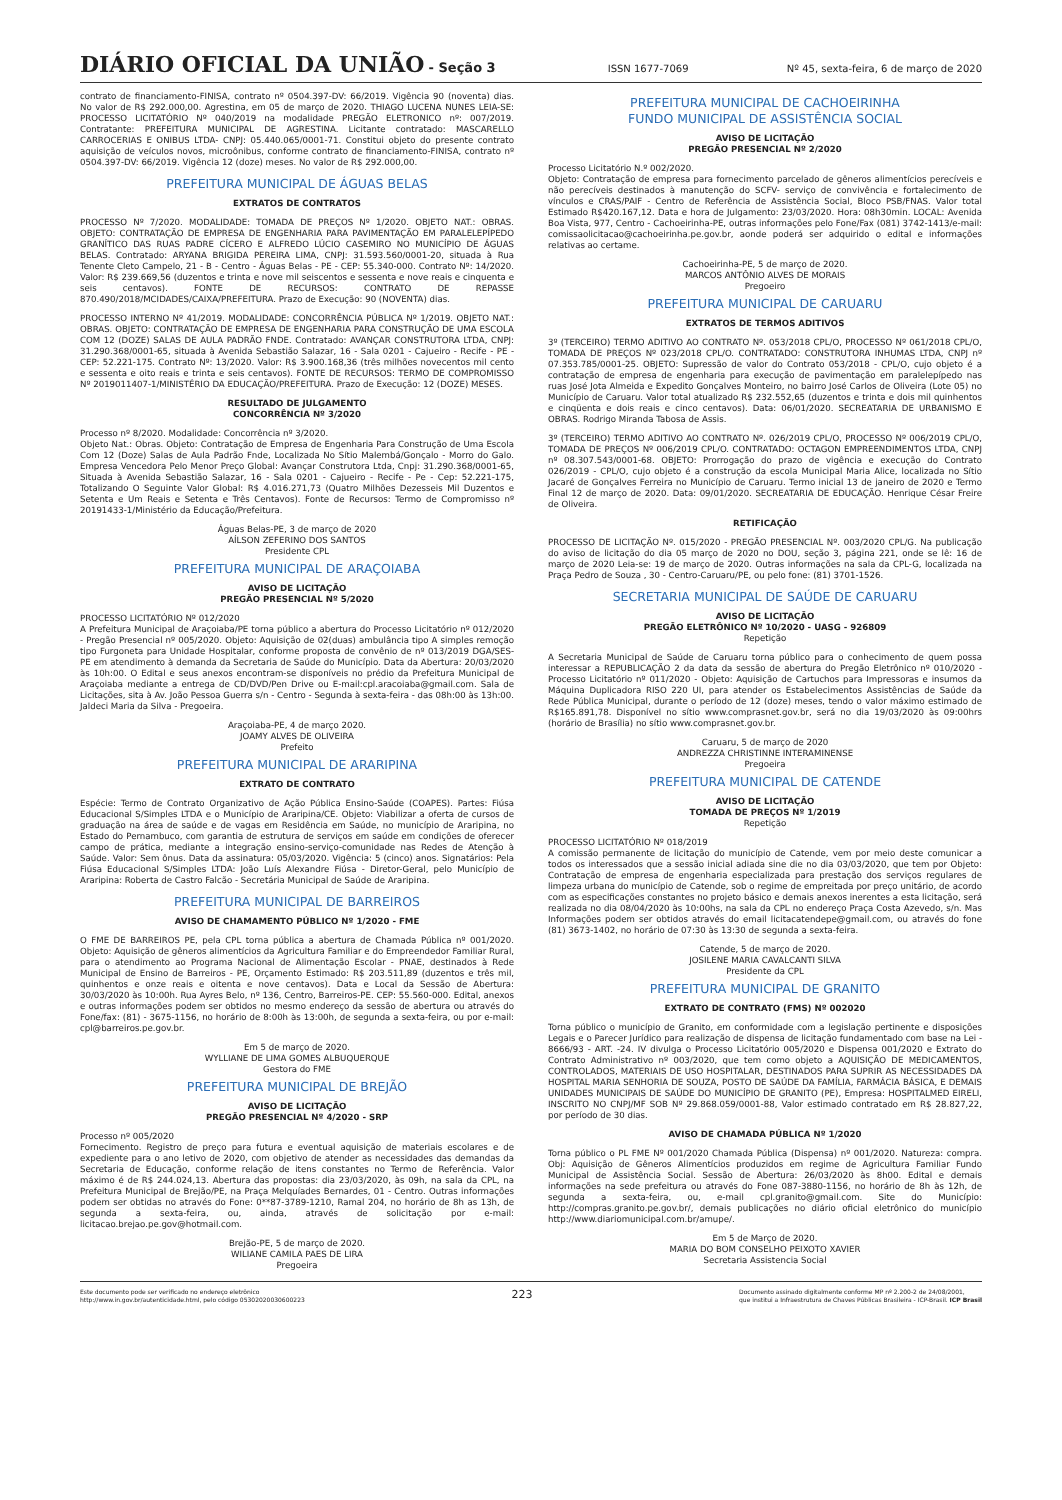DIÁRIO OFICIAL DA UNIÃO - Seção 3 ISSN 1677-7069 Nº 45, sexta-feira, 6 de março de 2020
contrato de financiamento-FINISA, contrato nº 0504.397-DV: 66/2019. Vigência 90 (noventa) dias. No valor de R$ 292.000,00. Agrestina, em 05 de março de 2020. THIAGO LUCENA NUNES LEIA-SE: PROCESSO LICITATÓRIO Nº 040/2019 na modalidade PREGÃO ELETRONICO nº: 007/2019. Contratante: PREFEITURA MUNICIPAL DE AGRESTINA. Licitante contratado: MASCARELLO CARROCERIAS E ONIBUS LTDA- CNPJ: 05.440.065/0001-71. Constitui objeto do presente contrato aquisição de veículos novos, microônibus, conforme contrato de financiamento-FINISA, contrato nº 0504.397-DV: 66/2019. Vigência 12 (doze) meses. No valor de R$ 292.000,00.
PREFEITURA MUNICIPAL DE ÁGUAS BELAS
EXTRATOS DE CONTRATOS
PROCESSO Nº 7/2020. MODALIDADE: TOMADA DE PREÇOS Nº 1/2020. OBJETO NAT.: OBRAS. OBJETO: CONTRATAÇÃO DE EMPRESA DE ENGENHARIA PARA PAVIMENTAÇÃO EM PARALELEPÍPEDO GRANÍTICO DAS RUAS PADRE CÍCERO E ALFREDO LÚCIO CASEMIRO NO MUNICÍPIO DE ÁGUAS BELAS. Contratado: ARYANA BRIGIDA PEREIRA LIMA, CNPJ: 31.593.560/0001-20, situada à Rua Tenente Cleto Campelo, 21 - B - Centro - Águas Belas - PE - CEP: 55.340-000. Contrato Nº: 14/2020. Valor: R$ 239.669,56 (duzentos e trinta e nove mil seiscentos e sessenta e nove reais e cinquenta e seis centavos). FONTE DE RECURSOS: CONTRATO DE REPASSE 870.490/2018/MCIDADES/CAIXA/PREFEITURA. Prazo de Execução: 90 (NOVENTA) dias.
PROCESSO INTERNO Nº 41/2019. MODALIDADE: CONCORRÊNCIA PÚBLICA Nº 1/2019. OBJETO NAT.: OBRAS. OBJETO: CONTRATAÇÃO DE EMPRESA DE ENGENHARIA PARA CONSTRUÇÃO DE UMA ESCOLA COM 12 (DOZE) SALAS DE AULA PADRÃO FNDE. Contratado: AVANÇAR CONSTRUTORA LTDA, CNPJ: 31.290.368/0001-65, situada à Avenida Sebastião Salazar, 16 - Sala 0201 - Cajueiro - Recife - PE - CEP: 52.221-175. Contrato Nº: 13/2020. Valor: R$ 3.900.168,36 (três milhões novecentos mil cento e sessenta e oito reais e trinta e seis centavos). FONTE DE RECURSOS: TERMO DE COMPROMISSO Nº 2019011407-1/MINISTÉRIO DA EDUCAÇÃO/PREFEITURA. Prazo de Execução: 12 (DOZE) MESES.
RESULTADO DE JULGAMENTO
CONCORRÊNCIA Nº 3/2020
Processo nº 8/2020. Modalidade: Concorrência nº 3/2020.
Objeto Nat.: Obras. Objeto: Contratação de Empresa de Engenharia Para Construção de Uma Escola Com 12 (Doze) Salas de Aula Padrão Fnde, Localizada No Sítio Malembá/Gonçalo - Morro do Galo. Empresa Vencedora Pelo Menor Preço Global: Avançar Construtora Ltda, Cnpj: 31.290.368/0001-65, Situada à Avenida Sebastião Salazar, 16 - Sala 0201 - Cajueiro - Recife - Pe - Cep: 52.221-175, Totalizando O Seguinte Valor Global: R$ 4.016.271,73 (Quatro Milhões Dezesseis Mil Duzentos e Setenta e Um Reais e Setenta e Três Centavos). Fonte de Recursos: Termo de Compromisso nº 20191433-1/Ministério da Educação/Prefeitura.
Águas Belas-PE, 3 de março de 2020
AÍLSON ZEFERINO DOS SANTOS
Presidente CPL
PREFEITURA MUNICIPAL DE ARAÇOIABA
AVISO DE LICITAÇÃO
PREGÃO PRESENCIAL Nº 5/2020
PROCESSO LICITATÓRIO Nº 012/2020
A Prefeitura Municipal de Araçoiaba/PE torna público a abertura do Processo Licitatório nº 012/2020 - Pregão Presencial nº 005/2020. Objeto: Aquisição de 02(duas) ambulância tipo A simples remoção tipo Furgoneta para Unidade Hospitalar, conforme proposta de convênio de nº 013/2019 DGA/SES-PE em atendimento à demanda da Secretaria de Saúde do Município. Data da Abertura: 20/03/2020 às 10h:00. O Edital e seus anexos encontram-se disponíveis no prédio da Prefeitura Municipal de Araçoiaba mediante a entrega de CD/DVD/Pen Drive ou E-mail:cpl.aracoiaba@gmail.com. Sala de Licitações, sita à Av. João Pessoa Guerra s/n - Centro - Segunda à sexta-feira - das 08h:00 às 13h:00. Jaldeci Maria da Silva - Pregoeira.
Araçoiaba-PE, 4 de março 2020.
JOAMY ALVES DE OLIVEIRA
Prefeito
PREFEITURA MUNICIPAL DE ARARIPINA
EXTRATO DE CONTRATO
Espécie: Termo de Contrato Organizativo de Ação Pública Ensino-Saúde (COAPES). Partes: Fiúsa Educacional S/Simples LTDA e o Município de Araripina/CE. Objeto: Viabilizar a oferta de cursos de graduação na área de saúde e de vagas em Residência em Saúde, no município de Araripina, no Estado do Pernambuco, com garantia de estrutura de serviços em saúde em condições de oferecer campo de prática, mediante a integração ensino-serviço-comunidade nas Redes de Atenção à Saúde. Valor: Sem ônus. Data da assinatura: 05/03/2020. Vigência: 5 (cinco) anos. Signatários: Pela Fiúsa Educacional S/Simples LTDA: João Luís Alexandre Fiúsa - Diretor-Geral, pelo Município de Araripina: Roberta de Castro Falcão - Secretária Municipal de Saúde de Araripina.
PREFEITURA MUNICIPAL DE BARREIROS
AVISO DE CHAMAMENTO PÚBLICO Nº 1/2020 - FME
O FME DE BARREIROS PE, pela CPL torna pública a abertura de Chamada Pública nº 001/2020. Objeto: Aquisição de gêneros alimentícios da Agricultura Familiar e do Empreendedor Familiar Rural, para o atendimento ao Programa Nacional de Alimentação Escolar - PNAE, destinados à Rede Municipal de Ensino de Barreiros - PE, Orçamento Estimado: R$ 203.511,89 (duzentos e três mil, quinhentos e onze reais e oitenta e nove centavos). Data e Local da Sessão de Abertura: 30/03/2020 às 10:00h. Rua Ayres Belo, nº 136, Centro, Barreiros-PE. CEP: 55.560-000. Edital, anexos e outras informações podem ser obtidos no mesmo endereço da sessão de abertura ou através do Fone/fax: (81) - 3675-1156, no horário de 8:00h às 13:00h, de segunda a sexta-feira, ou por e-mail: cpl@barreiros.pe.gov.br.
Em 5 de março de 2020.
WYLLIANE DE LIMA GOMES ALBUQUERQUE
Gestora do FME
PREFEITURA MUNICIPAL DE BREJÃO
AVISO DE LICITAÇÃO
PREGÃO PRESENCIAL Nº 4/2020 - SRP
Processo nº 005/2020
Fornecimento. Registro de preço para futura e eventual aquisição de materiais escolares e de expediente para o ano letivo de 2020, com objetivo de atender as necessidades das demandas da Secretaria de Educação, conforme relação de itens constantes no Termo de Referência. Valor máximo é de R$ 244.024,13. Abertura das propostas: dia 23/03/2020, às 09h, na sala da CPL, na Prefeitura Municipal de Brejão/PE, na Praça Melquíades Bernardes, 01 - Centro. Outras informações podem ser obtidas no através do Fone: 0**87-3789-1210, Ramal 204, no horário de 8h as 13h, de segunda a sexta-feira, ou, ainda, através de solicitação por e-mail: licitacao.brejao.pe.gov@hotmail.com.
Brejão-PE, 5 de março de 2020.
WILIANE CAMILA PAES DE LIRA
Pregoeira
PREFEITURA MUNICIPAL DE CACHOEIRINHA
FUNDO MUNICIPAL DE ASSISTÊNCIA SOCIAL
AVISO DE LICITAÇÃO
PREGÃO PRESENCIAL Nº 2/2020
Processo Licitatório N.º 002/2020.
Objeto: Contratação de empresa para fornecimento parcelado de gêneros alimentícios perecíveis e não perecíveis destinados à manutenção do SCFV- serviço de convivência e fortalecimento de vínculos e CRAS/PAIF - Centro de Referência de Assistência Social, Bloco PSB/FNAS. Valor total Estimado R$420.167,12. Data e hora de Julgamento: 23/03/2020. Hora: 08h30min. LOCAL: Avenida Boa Vista, 977, Centro - Cachoeirinha-PE, outras informações pelo Fone/Fax (081) 3742-1413/e-mail: comissaolicitacao@cachoeirinha.pe.gov.br, aonde poderá ser adquirido o edital e informações relativas ao certame.
Cachoeirinha-PE, 5 de março de 2020.
MARCOS ANTÔNIO ALVES DE MORAIS
Pregoeiro
PREFEITURA MUNICIPAL DE CARUARU
EXTRATOS DE TERMOS ADITIVOS
3º (TERCEIRO) TERMO ADITIVO AO CONTRATO Nº. 053/2018 CPL/O, PROCESSO Nº 061/2018 CPL/O, TOMADA DE PREÇOS Nº 023/2018 CPL/O. CONTRATADO: CONSTRUTORA INHUMAS LTDA, CNPJ nº 07.353.785/0001-25. OBJETO: Supressão de valor do Contrato 053/2018 - CPL/O, cujo objeto é a contratação de empresa de engenharia para execução de pavimentação em paralelepípedo nas ruas José Jota Almeida e Expedito Gonçalves Monteiro, no bairro José Carlos de Oliveira (Lote 05) no Município de Caruaru. Valor total atualizado R$ 232.552,65 (duzentos e trinta e dois mil quinhentos e cinqüenta e dois reais e cinco centavos). Data: 06/01/2020. SECREATARIA DE URBANISMO E OBRAS. Rodrigo Miranda Tabosa de Assis.
3º (TERCEIRO) TERMO ADITIVO AO CONTRATO Nº. 026/2019 CPL/O, PROCESSO Nº 006/2019 CPL/O, TOMADA DE PREÇOS Nº 006/2019 CPL/O. CONTRATADO: OCTAGON EMPREENDIMENTOS LTDA, CNPJ nº 08.307.543/0001-68. OBJETO: Prorrogação do prazo de vigência e execução do Contrato 026/2019 - CPL/O, cujo objeto é a construção da escola Municipal Maria Alice, localizada no Sítio Jacaré de Gonçalves Ferreira no Município de Caruaru. Termo inicial 13 de janeiro de 2020 e Termo Final 12 de março de 2020. Data: 09/01/2020. SECREATARIA DE EDUCAÇÃO. Henrique César Freire de Oliveira.
RETIFICAÇÃO
PROCESSO DE LICITAÇÃO Nº. 015/2020 - PREGÃO PRESENCIAL Nº. 003/2020 CPL/G. Na publicação do aviso de licitação do dia 05 março de 2020 no DOU, seção 3, página 221, onde se lê: 16 de março de 2020 Leia-se: 19 de março de 2020. Outras informações na sala da CPL-G, localizada na Praça Pedro de Souza , 30 - Centro-Caruaru/PE, ou pelo fone: (81) 3701-1526.
SECRETARIA MUNICIPAL DE SAÚDE DE CARUARU
AVISO DE LICITAÇÃO
PREGÃO ELETRÔNICO Nº 10/2020 - UASG - 926809
Repetição
A Secretaria Municipal de Saúde de Caruaru torna público para o conhecimento de quem possa interessar a REPUBLICAÇÃO 2 da data da sessão de abertura do Pregão Eletrônico nº 010/2020 - Processo Licitatório nº 011/2020 - Objeto: Aquisição de Cartuchos para Impressoras e insumos da Máquina Duplicadora RISO 220 UI, para atender os Estabelecimentos Assistências de Saúde da Rede Pública Municipal, durante o período de 12 (doze) meses, tendo o valor máximo estimado de R$165.891,78. Disponível no sítio www.comprasnet.gov.br, será no dia 19/03/2020 às 09:00hrs (horário de Brasília) no sítio www.comprasnet.gov.br.
Caruaru, 5 de março de 2020
ANDREZZA CHRISTINNE INTERAMINENSE
Pregoeira
PREFEITURA MUNICIPAL DE CATENDE
AVISO DE LICITAÇÃO
TOMADA DE PREÇOS Nº 1/2019
Repetição
PROCESSO LICITATÓRIO Nº 018/2019
A comissão permanente de licitação do município de Catende, vem por meio deste comunicar a todos os interessados que a sessão inicial adiada sine die no dia 03/03/2020, que tem por Objeto: Contratação de empresa de engenharia especializada para prestação dos serviços regulares de limpeza urbana do município de Catende, sob o regime de empreitada por preço unitário, de acordo com as especificações constantes no projeto básico e demais anexos inerentes a esta licitação, será realizada no dia 08/04/2020 às 10:00hs, na sala da CPL no endereço Praça Costa Azevedo, s/n. Mas Informações podem ser obtidos através do email licitacatendepe@gmail.com, ou através do fone (81) 3673-1402, no horário de 07:30 às 13:30 de segunda a sexta-feira.
Catende, 5 de março de 2020.
JOSILENE MARIA CAVALCANTI SILVA
Presidente da CPL
PREFEITURA MUNICIPAL DE GRANITO
EXTRATO DE CONTRATO (FMS) Nº 002020
Torna público o município de Granito, em conformidade com a legislação pertinente e disposições Legais e o Parecer Jurídico para realização de dispensa de licitação fundamentado com base na Lei - 8666/93 - ART. -24. IV divulga o Processo Licitatório 005/2020 e Dispensa 001/2020 e Extrato do Contrato Administrativo nº 003/2020, que tem como objeto a AQUISIÇÃO DE MEDICAMENTOS, CONTROLADOS, MATERIAIS DE USO HOSPITALAR, DESTINADOS PARA SUPRIR AS NECESSIDADES DA HOSPITAL MARIA SENHORIA DE SOUZA, POSTO DE SAÚDE DA FAMÍLIA, FARMÁCIA BÁSICA, E DEMAIS UNIDADES MUNICIPAIS DE SAÚDE DO MUNICÍPIO DE GRANITO (PE), Empresa: HOSPITALMED EIRELI, INSCRITO NO CNPJ/MF SOB Nº 29.868.059/0001-88, Valor estimado contratado em R$ 28.827,22, por período de 30 dias.
AVISO DE CHAMADA PÚBLICA Nº 1/2020
Torna público o PL FME Nº 001/2020 Chamada Pública (Dispensa) nº 001/2020. Natureza: compra. Obj: Aquisição de Gêneros Alimentícios produzidos em regime de Agricultura Familiar Fundo Municipal de Assistência Social. Sessão de Abertura: 26/03/2020 às 8h00. Edital e demais informações na sede prefeitura ou através do Fone 087-3880-1156, no horário de 8h às 12h, de segunda a sexta-feira, ou, e-mail cpl.granito@gmail.com. Site do Município: http://compras.granito.pe.gov.br/, demais publicações no diário oficial eletrônico do município http://www.diariomunicipal.com.br/amupe/.
Em 5 de Março de 2020.
MARIA DO BOM CONSELHO PEIXOTO XAVIER
Secretaria Assistencia Social
Este documento pode ser verificado no endereço eletrônico
http://www.in.gov.br/autenticidade.html, pelo código 05302020030600223 223 Documento assinado digitalmente conforme MP nº 2.200-2 de 24/08/2001,
que institui a Infraestrutura de Chaves Públicas Brasileira - ICP-Brasil. ICP Brasil